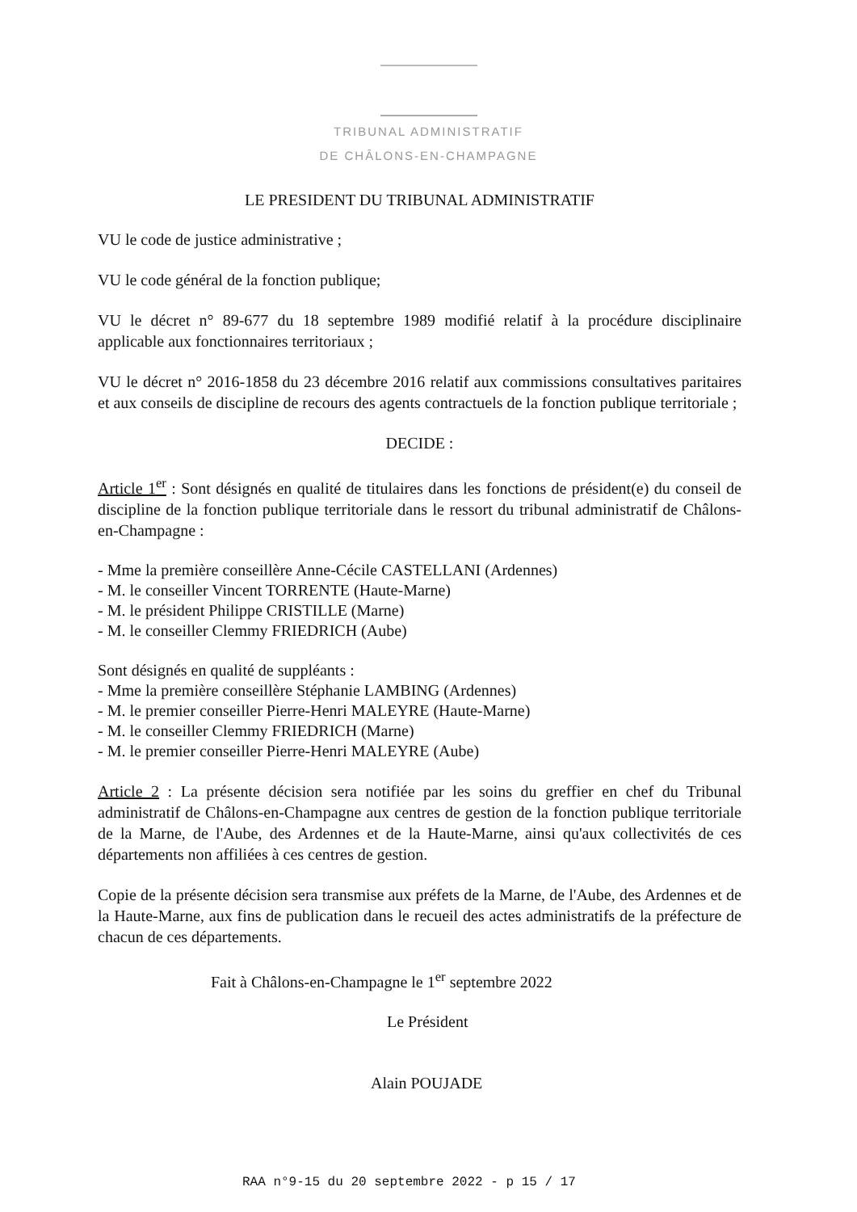TRIBUNAL ADMINISTRATIF
DE CHÂLONS-EN-CHAMPAGNE
LE PRESIDENT DU TRIBUNAL ADMINISTRATIF
VU le code de justice administrative ;
VU le code général de la fonction publique;
VU le décret n° 89-677 du 18 septembre 1989 modifié relatif à la procédure disciplinaire applicable aux fonctionnaires territoriaux ;
VU le décret n° 2016-1858 du 23 décembre 2016 relatif aux commissions consultatives paritaires et aux conseils de discipline de recours des agents contractuels de la fonction publique territoriale ;
DECIDE :
Article 1<sup>er</sup> : Sont désignés en qualité de titulaires dans les fonctions de président(e) du conseil de discipline de la fonction publique territoriale dans le ressort du tribunal administratif de Châlons-en-Champagne :
- Mme la première conseillère Anne-Cécile CASTELLANI (Ardennes)
- M. le conseiller Vincent TORRENTE (Haute-Marne)
- M. le président Philippe CRISTILLE (Marne)
- M. le conseiller Clemmy FRIEDRICH (Aube)
Sont désignés en qualité de suppléants :
- Mme la première conseillère Stéphanie LAMBING (Ardennes)
- M. le premier conseiller Pierre-Henri MALEYRE (Haute-Marne)
- M. le conseiller Clemmy FRIEDRICH (Marne)
- M. le premier conseiller Pierre-Henri MALEYRE (Aube)
Article 2 : La présente décision sera notifiée par les soins du greffier en chef du Tribunal administratif de Châlons-en-Champagne aux centres de gestion de la fonction publique territoriale de la Marne, de l'Aube, des Ardennes et de la Haute-Marne, ainsi qu'aux collectivités de ces départements non affiliées à ces centres de gestion.
Copie de la présente décision sera transmise aux préfets de la Marne, de l'Aube, des Ardennes et de la Haute-Marne, aux fins de publication dans le recueil des actes administratifs de la préfecture de chacun de ces départements.
Fait à Châlons-en-Champagne le 1<sup>er</sup> septembre 2022
Le Président
Alain POUJADE
RAA n°9-15 du 20 septembre 2022 - p 15 / 17